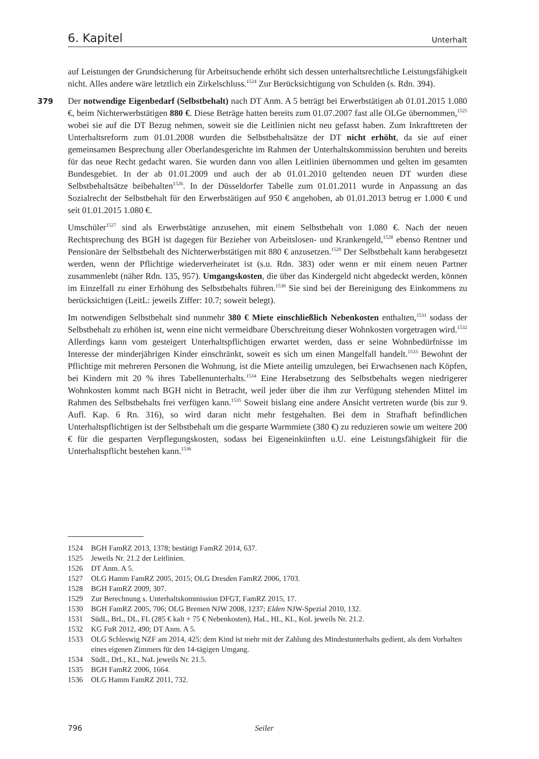6. Kapitel Unterhalt
auf Leistungen der Grundsicherung für Arbeitsuchende erhöht sich dessen unterhaltsrechtliche Leistungsfähigkeit nicht. Alles andere wäre letztlich ein Zirkelschluss.<sup>1524</sup> Zur Berücksichtigung von Schulden (s. Rdn. 394).
379 Der notwendige Eigenbedarf (Selbstbehalt) nach DT Anm. A 5 beträgt bei Erwerbstätigen ab 01.01.2015 1.080 €, beim Nichterwerbstätigen 880 €. Diese Beträge hatten bereits zum 01.07.2007 fast alle OLGe übernommen,<sup>1525</sup> wobei sie auf die DT Bezug nehmen, soweit sie die Leitlinien nicht neu gefasst haben. Zum Inkrafttreten der Unterhaltsreform zum 01.01.2008 wurden die Selbstbehaltsätze der DT nicht erhöht, da sie auf einer gemeinsamen Besprechung aller Oberlandesgerichte im Rahmen der Unterhaltskommission beruhten und bereits für das neue Recht gedacht waren. Sie wurden dann von allen Leitlinien übernommen und gelten im gesamten Bundesgebiet. In der ab 01.01.2009 und auch der ab 01.01.2010 geltenden neuen DT wurden diese Selbstbehaltsätze beibehalten<sup>1526</sup>. In der Düsseldorfer Tabelle zum 01.01.2011 wurde in Anpassung an das Sozialrecht der Selbstbehalt für den Erwerbstätigen auf 950 € angehoben, ab 01.01.2013 betrug er 1.000 € und seit 01.01.2015 1.080 €.
Umschüler<sup>1527</sup> sind als Erwerbstätige anzusehen, mit einem Selbstbehalt von 1.080 €. Nach der neuen Rechtsprechung des BGH ist dagegen für Bezieher von Arbeitslosen- und Krankengeld,<sup>1528</sup> ebenso Rentner und Pensionäre der Selbstbehalt des Nichterwerbstätigen mit 880 € anzusetzen.<sup>1529</sup> Der Selbstbehalt kann herabgesetzt werden, wenn der Pflichtige wiederverheiratet ist (s.u. Rdn. 383) oder wenn er mit einem neuen Partner zusammenlebt (näher Rdn. 135, 957). Umgangskosten, die über das Kindergeld nicht abgedeckt werden, können im Einzelfall zu einer Erhöhung des Selbstbehalts führen.<sup>1530</sup> Sie sind bei der Bereinigung des Einkommens zu berücksichtigen (LeitL: jeweils Ziffer: 10.7; soweit belegt).
Im notwendigen Selbstbehalt sind nunmehr 380 € Miete einschließlich Nebenkosten enthalten,<sup>1531</sup> sodass der Selbstbehalt zu erhöhen ist, wenn eine nicht vermeidbare Überschreitung dieser Wohnkosten vorgetragen wird.<sup>1532</sup> Allerdings kann vom gesteigert Unterhaltspflichtigen erwartet werden, dass er seine Wohnbedürfnisse im Interesse der minderjährigen Kinder einschränkt, soweit es sich um einen Mangelfall handelt.<sup>1533</sup> Bewohnt der Pflichtige mit mehreren Personen die Wohnung, ist die Miete anteilig umzulegen, bei Erwachsenen nach Köpfen, bei Kindern mit 20 % ihres Tabellenunterhalts.<sup>1534</sup> Eine Herabsetzung des Selbstbehalts wegen niedrigerer Wohnkosten kommt nach BGH nicht in Betracht, weil jeder über die ihm zur Verfügung stehenden Mittel im Rahmen des Selbstbehalts frei verfügen kann.<sup>1535</sup> Soweit bislang eine andere Ansicht vertreten wurde (bis zur 9. Aufl. Kap. 6 Rn. 316), so wird daran nicht mehr festgehalten. Bei dem in Strafhaft befindlichen Unterhaltspflichtigen ist der Selbstbehalt um die gesparte Warmmiete (380 €) zu reduzieren sowie um weitere 200 € für die gesparten Verpflegungskosten, sodass bei Eigeneinkünften u.U. eine Leistungsfähigkeit für die Unterhaltspflicht bestehen kann.<sup>1536</sup>
1524 BGH FamRZ 2013, 1378; bestätigt FamRZ 2014, 637.
1525 Jeweils Nr. 21.2 der Leitlinien.
1526 DT Anm. A 5.
1527 OLG Hamm FamRZ 2005, 2015; OLG Dresden FamRZ 2006, 1703.
1528 BGH FamRZ 2009, 307.
1529 Zur Berechnung s. Unterhaltskommission DFGT, FamRZ 2015, 17.
1530 BGH FamRZ 2005, 706; OLG Bremen NJW 2008, 1237; Elden NJW-Spezial 2010, 132.
1531 SüdL, BrL, DL, FL (285 € kalt + 75 € Nebenkosten), HaL, HL, KL, KoL jeweils Nr. 21.2.
1532 KG FuR 2012, 490; DT Anm. A 5.
1533 OLG Schleswig NZF am 2014, 425: dem Kind ist mehr mit der Zahlung des Mindestunterhalts gedient, als dem Vorhalten eines eigenen Zimmers für den 14-tägigen Umgang.
1534 SüdL, DrL, KL, NaL jeweils Nr. 21.5.
1535 BGH FamRZ 2006, 1664.
1536 OLG Hamm FamRZ 2011, 732.
796 Seiler